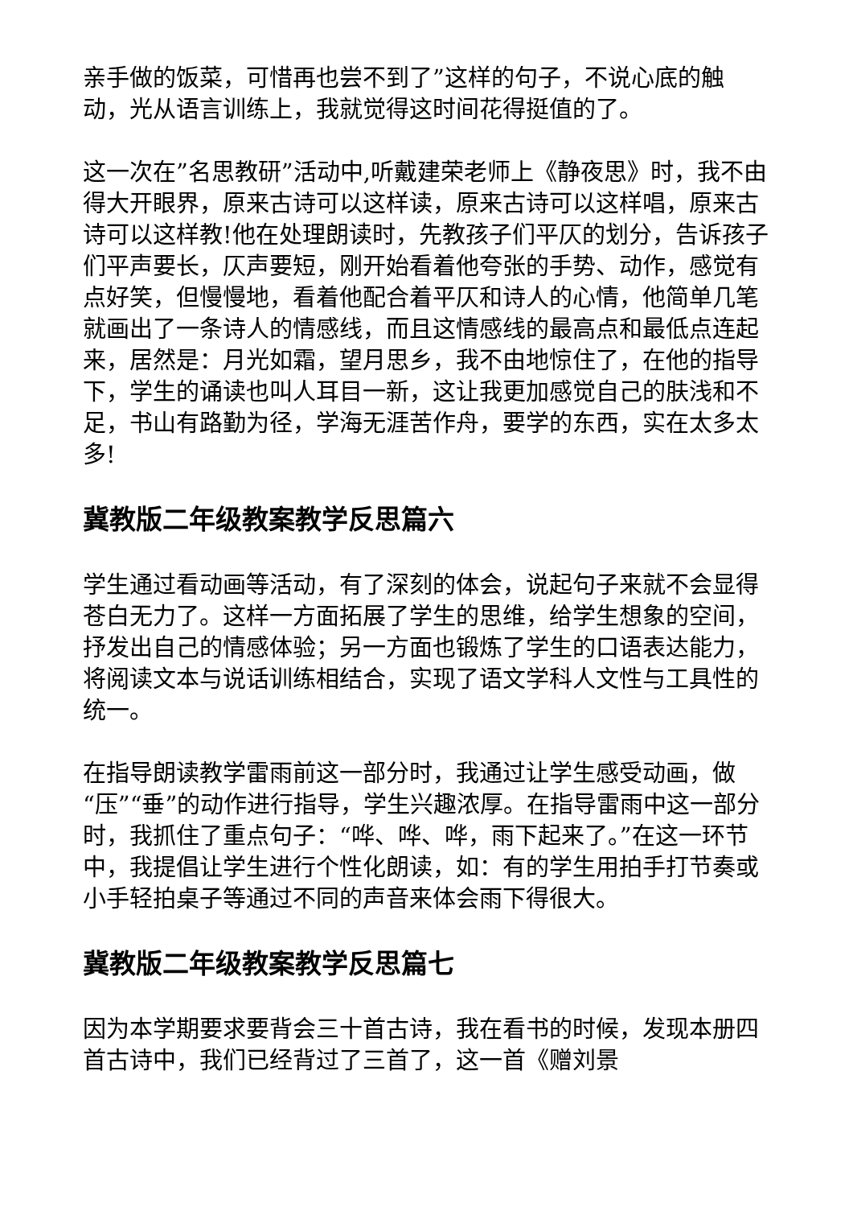亲手做的饭菜，可惜再也尝不到了”这样的句子，不说心底的触动，光从语言训练上，我就觉得这时间花得挺值的了。
这一次在”名思教研”活动中,听戴建荣老师上《静夜思》时，我不由得大开眼界，原来古诗可以这样读，原来古诗可以这样唱，原来古诗可以这样教!他在处理朗读时，先教孩子们平仄的划分，告诉孩子们平声要长，仄声要短，刚开始看着他夸张的手势、动作，感觉有点好笑，但慢慢地，看着他配合着平仄和诗人的心情，他简单几笔就画出了一条诗人的情感线，而且这情感线的最高点和最低点连起来，居然是：月光如霜，望月思乡，我不由地惊住了，在他的指导下，学生的诵读也叫人耳目一新，这让我更加感觉自己的肤浅和不足，书山有路勤为径，学海无涯苦作舟，要学的东西，实在太多太多!
冀教版二年级教案教学反思篇六
学生通过看动画等活动，有了深刻的体会，说起句子来就不会显得苍白无力了。这样一方面拓展了学生的思维，给学生想象的空间，抒发出自己的情感体验；另一方面也锻炼了学生的口语表达能力，将阅读文本与说话训练相结合，实现了语文学科人文性与工具性的统一。
在指导朗读教学雷雨前这一部分时，我通过让学生感受动画，做“压”“垂”的动作进行指导，学生兴趣浓厚。在指导雷雨中这一部分时，我抓住了重点句子：“哗、哗、哗，雨下起来了。”在这一环节中，我提倡让学生进行个性化朗读，如：有的学生用拍手打节奏或小手轻拍桌子等通过不同的声音来体会雨下得很大。
冀教版二年级教案教学反思篇七
因为本学期要求要背会三十首古诗，我在看书的时候，发现本册四首古诗中，我们已经背过了三首了，这一首《赠刘景